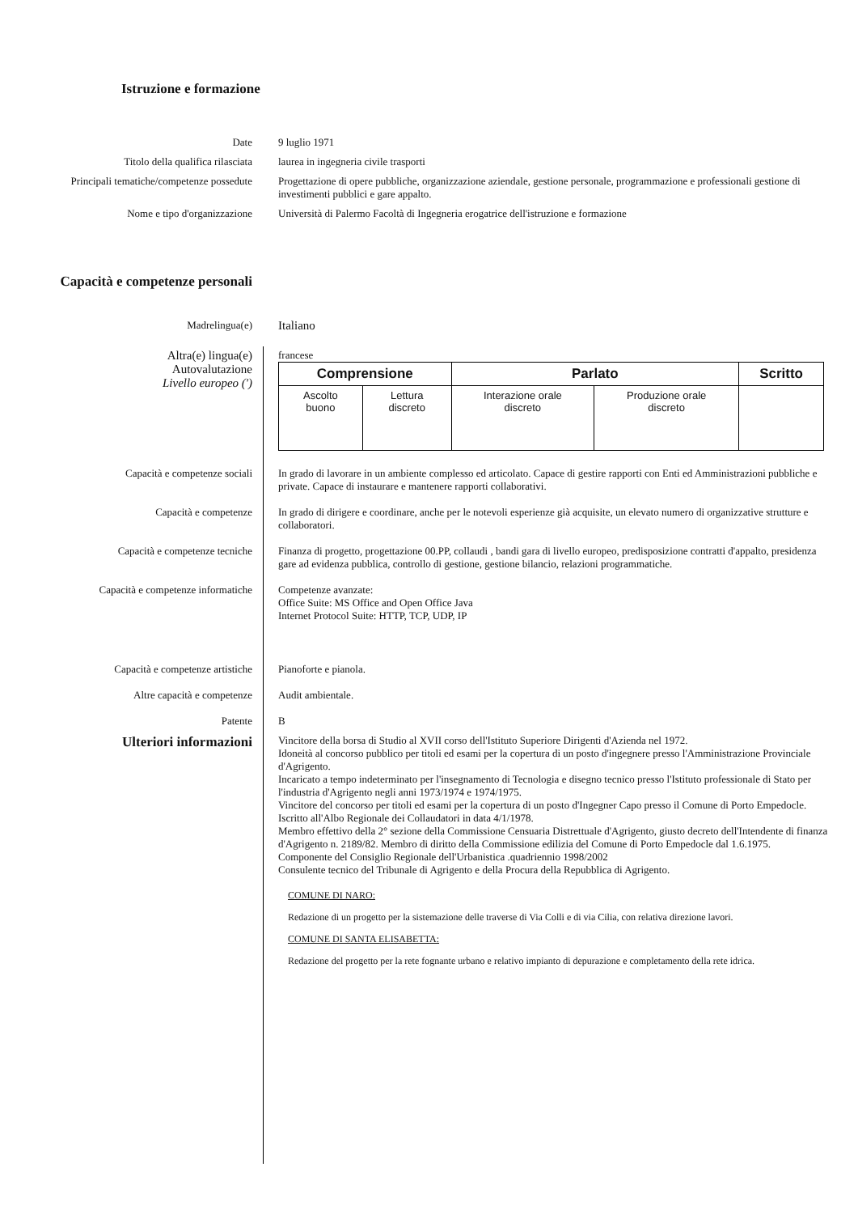Istruzione e formazione
Date 9 luglio 1971
Titolo della qualifica rilasciata laurea in ingegneria civile trasporti
Principali tematiche/competenze possedute
Progettazione di opere pubbliche, organizzazione aziendale, gestione personale, programmazione e professionali gestione di investimenti pubblici e gare appalto.
Nome e tipo d'organizzazione Università di Palermo Facoltà di Ingegneria erogatrice dell'istruzione e formazione
Capacità e competenze personali
Madrelingua(e)
Italiano
Altra(e) lingua(e)
Autovalutazione
Livello europeo (')
francese
| Comprensione | | Parlato | | Scritto |
| --- | --- | --- | --- | --- |
| Ascolto buono | Lettura discreto | Interazione orale discreto | Produzione orale discreto | |
Capacità e competenze sociali In grado di lavorare in un ambiente complesso ed articolato. Capace di gestire rapporti con Enti ed Amministrazioni pubbliche e private. Capace di instaurare e mantenere rapporti collaborativi.
Capacità e competenze In grado di dirigere e coordinare, anche per le notevoli esperienze già acquisite, un elevato numero di organizzative strutture e collaboratori.
Capacità e competenze tecniche Finanza di progetto, progettazione 00.PP, collaudi , bandi gara di livello europeo, predisposizione contratti d'appalto, presidenza gare ad evidenza pubblica, controllo di gestione, gestione bilancio, relazioni programmatiche.
Capacità e competenze informatiche
Competenze avanzate:
Office Suite: MS Office and Open Office Java
Internet Protocol Suite: HTTP, TCP, UDP, IP
Capacità e competenze artistiche Pianoforte e pianola.
Altre capacità e competenze Audit ambientale.
Patente B
Ulteriori informazioni
Vincitore della borsa di Studio al XVII corso dell'Istituto Superiore Dirigenti d'Azienda nel 1972.
Idoneità al concorso pubblico per titoli ed esami per la copertura di un posto d'ingegnere presso l'Amministrazione Provinciale d'Agrigento.
Incaricato a tempo indeterminato per l'insegnamento di Tecnologia e disegno tecnico presso l'Istituto professionale di Stato per l'industria d'Agrigento negli anni 1973/1974 e 1974/1975.
Vincitore del concorso per titoli ed esami per la copertura di un posto d'Ingegner Capo presso il Comune di Porto Empedocle.
Iscritto all'Albo Regionale dei Collaudatori in data 4/1/1978.
Membro effettivo della 2° sezione della Commissione Censuaria Distrettuale d'Agrigento, giusto decreto dell'Intendente di finanza d'Agrigento n. 2189/82. Membro di diritto della Commissione edilizia del Comune di Porto Empedocle dal 1.6.1975.
Componente del Consiglio Regionale dell'Urbanistica .quadriennio 1998/2002
Consulente tecnico del Tribunale di Agrigento e della Procura della Repubblica di Agrigento.
COMUNE DI NARO:
Redazione di un progetto per la sistemazione delle traverse di Via Colli e di via Cilia, con relativa direzione lavori.
COMUNE DI SANTA ELISABETTA:
Redazione del progetto per la rete fognante urbano e relativo impianto di depurazione e completamento della rete idrica.